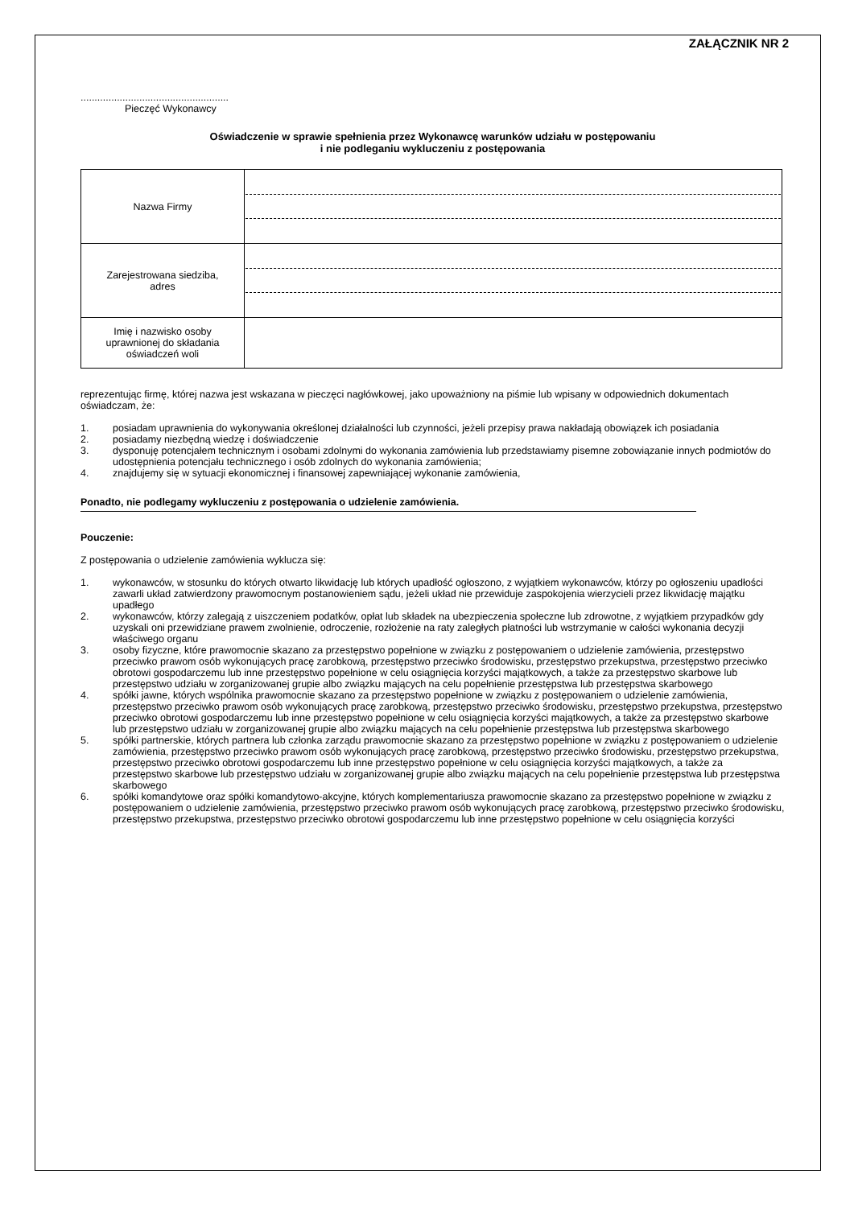ZAŁĄCZNIK NR 2
.....................................................
Pieczęć Wykonawcy
Oświadczenie w sprawie spełnienia przez Wykonawcę warunków udziału w postępowaniu
i nie podleganiu wykluczeniu z postępowania
| Nazwa Firmy | |
| Zarejestrowana siedziba, adres | |
| Imię i nazwisko osoby uprawnionej do składania oświadczeń woli | |
reprezentując firmę, której nazwa jest wskazana w pieczęci nagłówkowej, jako upoważniony na piśmie lub wpisany w odpowiednich dokumentach oświadczam, że:
1. posiadam uprawnienia do wykonywania określonej działalności lub czynności, jeżeli przepisy prawa nakładają obowiązek ich posiadania
2. posiadamy niezbędną wiedzę i doświadczenie
3. dysponuję potencjałem technicznym i osobami zdolnymi do wykonania zamówienia lub przedstawiamy pisemne zobowiązanie innych podmiotów do udostępnienia potencjału technicznego i osób zdolnych do wykonania zamówienia;
4. znajdujemy się w sytuacji ekonomicznej i finansowej zapewniającej wykonanie zamówienia,
Ponadto, nie podlegamy wykluczeniu z postępowania o udzielenie zamówienia.
Pouczenie:
Z postępowania o udzielenie zamówienia wyklucza się:
1. wykonawców, w stosunku do których otwarto likwidację lub których upadłość ogłoszono, z wyjątkiem wykonawców, którzy po ogłoszeniu upadłości zawarli układ zatwierdzony prawomocnym postanowieniem sądu, jeżeli układ nie przewiduje zaspokojenia wierzycieli przez likwidację majątku upadłego
2. wykonawców, którzy zalegają z uiszczeniem podatków, opłat lub składek na ubezpieczenia społeczne lub zdrowotne, z wyjątkiem przypadków gdy uzyskali oni przewidziane prawem zwolnienie, odroczenie, rozłożenie na raty zaległych płatności lub wstrzymanie w całości wykonania decyzji właściwego organu
3. osoby fizyczne, które prawomocnie skazano za przestępstwo popełnione w związku z postępowaniem o udzielenie zamówienia, przestępstwo przeciwko prawom osób wykonujących pracę zarobkową, przestępstwo przeciwko środowisku, przestępstwo przekupstwa, przestępstwo przeciwko obrotowi gospodarczemu lub inne przestępstwo popełnione w celu osiągnięcia korzyści majątkowych, a także za przestępstwo skarbowe lub przestępstwo udziału w zorganizowanej grupie albo związku mających na celu popełnienie przestępstwa lub przestępstwa skarbowego
4. spółki jawne, których wspólnika prawomocnie skazano za przestępstwo popełnione w związku z postępowaniem o udzielenie zamówienia, przestępstwo przeciwko prawom osób wykonujących pracę zarobkową, przestępstwo przeciwko środowisku, przestępstwo przekupstwa, przestępstwo przeciwko obrotowi gospodarczemu lub inne przestępstwo popełnione w celu osiągnięcia korzyści majątkowych, a także za przestępstwo skarbowe lub przestępstwo udziału w zorganizowanej grupie albo związku mających na celu popełnienie przestępstwa lub przestępstwa skarbowego
5. spółki partnerskie, których partnera lub członka zarządu prawomocnie skazano za przestępstwo popełnione w związku z postępowaniem o udzielenie zamówienia, przestępstwo przeciwko prawom osób wykonujących pracę zarobkową, przestępstwo przeciwko środowisku, przestępstwo przekupstwa, przestępstwo przeciwko obrotowi gospodarczemu lub inne przestępstwo popełnione w celu osiągnięcia korzyści majątkowych, a także za przestępstwo skarbowe lub przestępstwo udziału w zorganizowanej grupie albo związku mających na celu popełnienie przestępstwa lub przestępstwa skarbowego
6. spółki komandytowe oraz spółki komandytowo-akcyjne, których komplementariusza prawomocnie skazano za przestępstwo popełnione w związku z postępowaniem o udzielenie zamówienia, przestępstwo przeciwko prawom osób wykonujących pracę zarobkową, przestępstwo przeciwko środowisku, przestępstwo przekupstwa, przestępstwo przeciwko obrotowi gospodarczemu lub inne przestępstwo popełnione w celu osiągnięcia korzyści